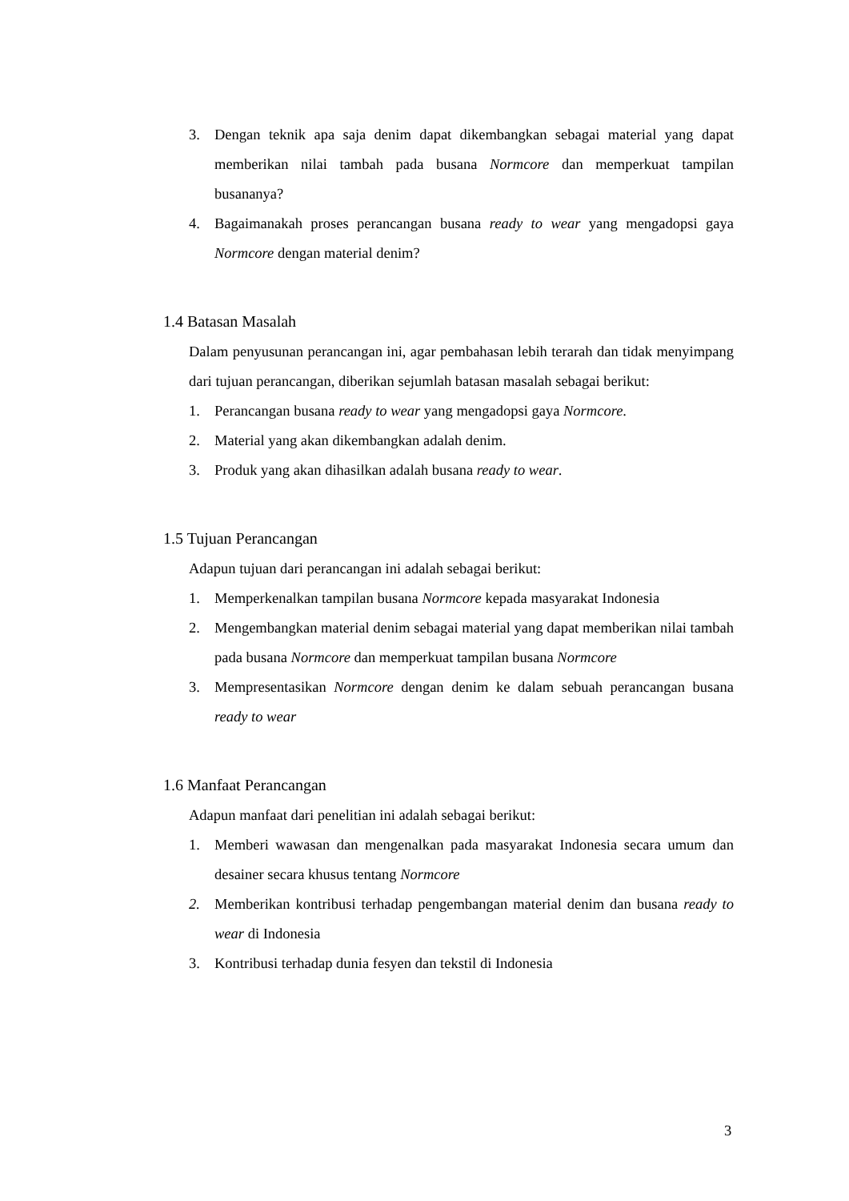3. Dengan teknik apa saja denim dapat dikembangkan sebagai material yang dapat memberikan nilai tambah pada busana Normcore dan memperkuat tampilan busananya?
4. Bagaimanakah proses perancangan busana ready to wear yang mengadopsi gaya Normcore dengan material denim?
1.4 Batasan Masalah
Dalam penyusunan perancangan ini, agar pembahasan lebih terarah dan tidak menyimpang dari tujuan perancangan, diberikan sejumlah batasan masalah sebagai berikut:
1. Perancangan busana ready to wear yang mengadopsi gaya Normcore.
2. Material yang akan dikembangkan adalah denim.
3. Produk yang akan dihasilkan adalah busana ready to wear.
1.5 Tujuan Perancangan
Adapun tujuan dari perancangan ini adalah sebagai berikut:
1. Memperkenalkan tampilan busana Normcore kepada masyarakat Indonesia
2. Mengembangkan material denim sebagai material yang dapat memberikan nilai tambah pada busana Normcore dan memperkuat tampilan busana Normcore
3. Mempresentasikan Normcore dengan denim ke dalam sebuah perancangan busana ready to wear
1.6 Manfaat Perancangan
Adapun manfaat dari penelitian ini adalah sebagai berikut:
1. Memberi wawasan dan mengenalkan pada masyarakat Indonesia secara umum dan desainer secara khusus tentang Normcore
2. Memberikan kontribusi terhadap pengembangan material denim dan busana ready to wear di Indonesia
3. Kontribusi terhadap dunia fesyen dan tekstil di Indonesia
3